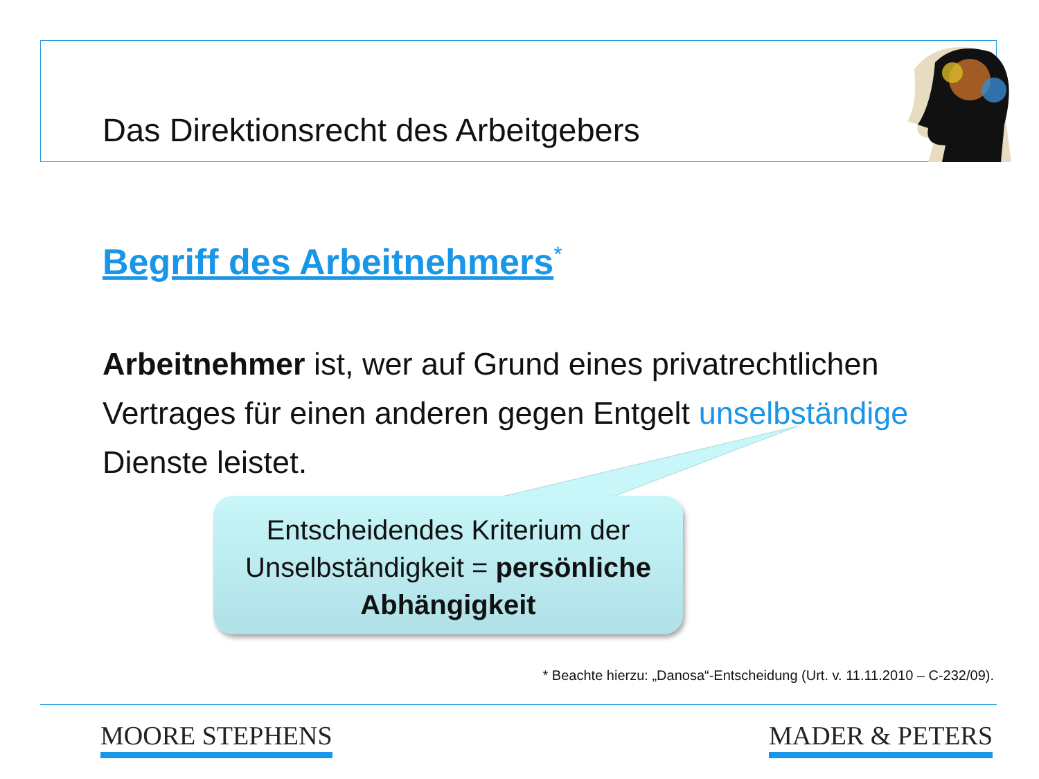Das Direktionsrecht des Arbeitgebers
Begriff des Arbeitnehmers<sup>*</sup>
Arbeitnehmer ist, wer auf Grund eines privatrechtlichen Vertrages für einen anderen gegen Entgelt unselbständige Dienste leistet.
Entscheidendes Kriterium der
Unselbständigkeit = persönliche Abhängigkeit
* Beachte hierzu: „Danosa“-Entscheidung (Urt. v. 11.11.2010 – C-232/09).
MOORE STEPHENS MADER & PETERS